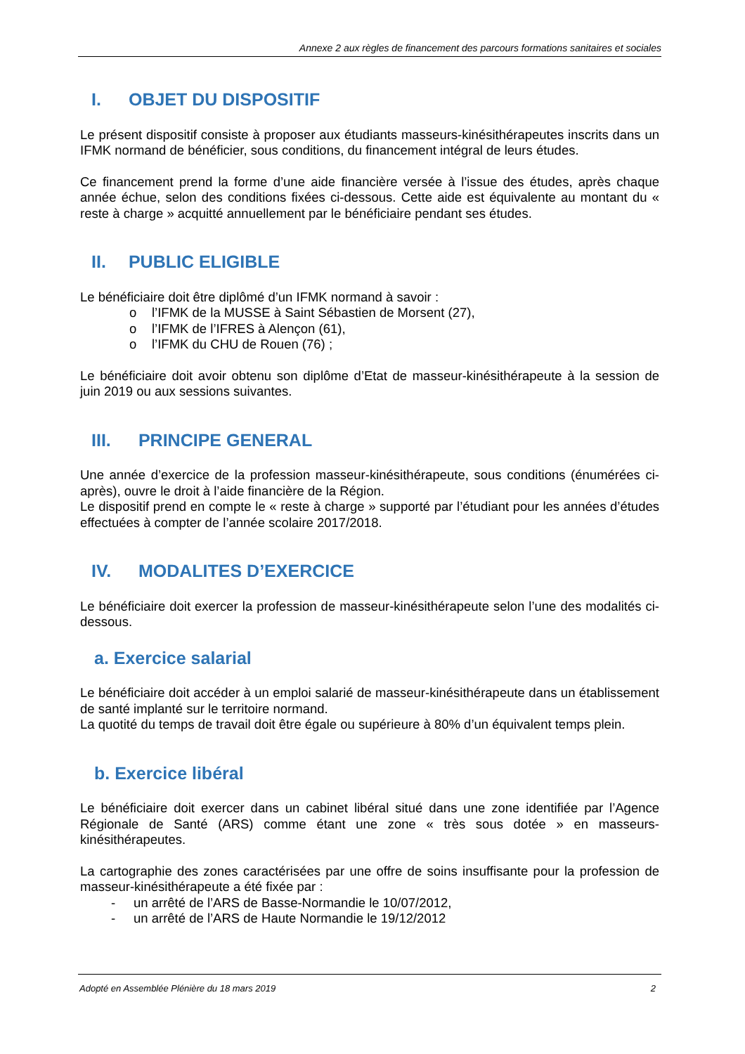Annexe 2 aux règles de financement des parcours formations sanitaires et sociales
I. OBJET DU DISPOSITIF
Le présent dispositif consiste à proposer aux étudiants masseurs-kinésithérapeutes inscrits dans un IFMK normand de bénéficier, sous conditions, du financement intégral de leurs études.
Ce financement prend la forme d’une aide financière versée à l’issue des études, après chaque année échue, selon des conditions fixées ci-dessous. Cette aide est équivalente au montant du « reste à charge » acquitté annuellement par le bénéficiaire pendant ses études.
II. PUBLIC ELIGIBLE
Le bénéficiaire doit être diplômé d’un IFMK normand à savoir :
o l’IFMK de la MUSSE à Saint Sébastien de Morsent (27),
o l’IFMK de l’IFRES à Alençon (61),
o l’IFMK du CHU de Rouen (76) ;
Le bénéficiaire doit avoir obtenu son diplôme d’Etat de masseur-kinésithérapeute à la session de juin 2019 ou aux sessions suivantes.
III. PRINCIPE GENERAL
Une année d’exercice de la profession masseur-kinésithérapeute, sous conditions (énumérées ci-après), ouvre le droit à l’aide financière de la Région.
Le dispositif prend en compte le « reste à charge » supporté par l’étudiant pour les années d’études effectuées à compter de l’année scolaire 2017/2018.
IV. MODALITES D’EXERCICE
Le bénéficiaire doit exercer la profession de masseur-kinésithérapeute selon l’une des modalités ci-dessous.
a. Exercice salarial
Le bénéficiaire doit accéder à un emploi salarié de masseur-kinésithérapeute dans un établissement de santé implanté sur le territoire normand.
La quotité du temps de travail doit être égale ou supérieure à 80% d’un équivalent temps plein.
b. Exercice libéral
Le bénéficiaire doit exercer dans un cabinet libéral situé dans une zone identifiée par l’Agence Régionale de Santé (ARS) comme étant une zone « très sous dotée » en masseurs-kinésithérapeutes.
La cartographie des zones caractérisées par une offre de soins insuffisante pour la profession de masseur-kinésithérapeute a été fixée par :
- un arrêté de l’ARS de Basse-Normandie le 10/07/2012,
- un arrêté de l’ARS de Haute Normandie le 19/12/2012
Adopté en Assemblée Plénière du 18 mars 2019 2